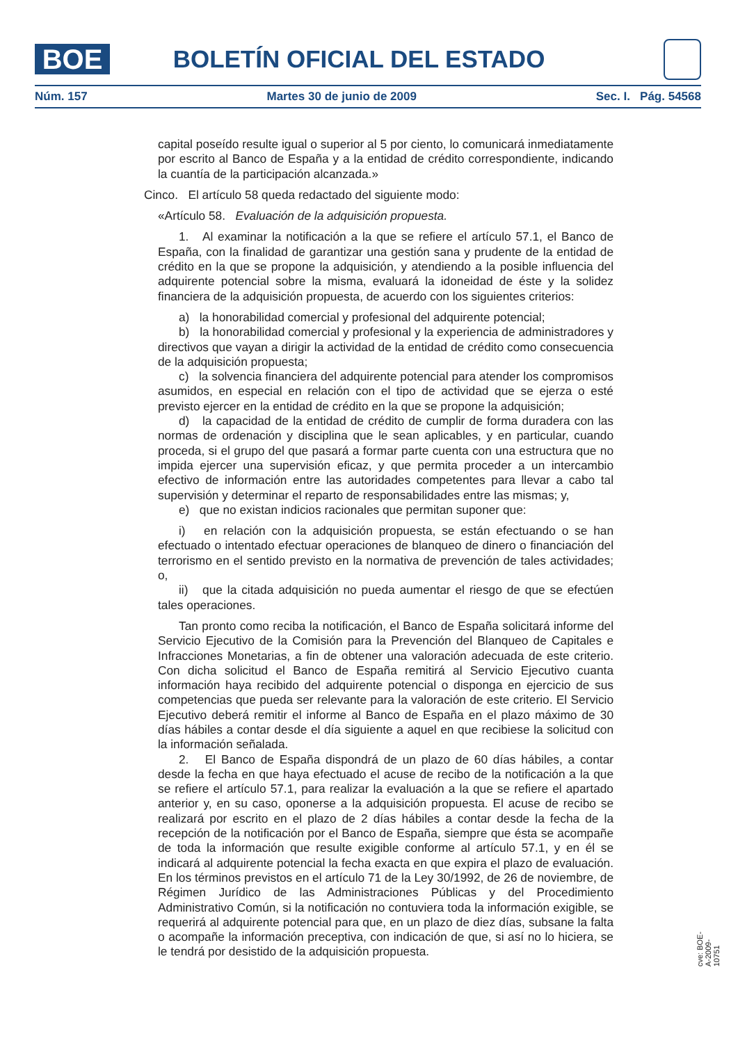BOE
BOLETÍN OFICIAL DEL ESTADO
Núm. 157 Martes 30 de junio de 2009 Sec. I. Pág. 54568
capital poseído resulte igual o superior al 5 por ciento, lo comunicará inmediatamente por escrito al Banco de España y a la entidad de crédito correspondiente, indicando la cuantía de la participación alcanzada.»
Cinco. El artículo 58 queda redactado del siguiente modo:
«Artículo 58. Evaluación de la adquisición propuesta.
1. Al examinar la notificación a la que se refiere el artículo 57.1, el Banco de España, con la finalidad de garantizar una gestión sana y prudente de la entidad de crédito en la que se propone la adquisición, y atendiendo a la posible influencia del adquirente potencial sobre la misma, evaluará la idoneidad de éste y la solidez financiera de la adquisición propuesta, de acuerdo con los siguientes criterios:
a) la honorabilidad comercial y profesional del adquirente potencial;
b) la honorabilidad comercial y profesional y la experiencia de administradores y directivos que vayan a dirigir la actividad de la entidad de crédito como consecuencia de la adquisición propuesta;
c) la solvencia financiera del adquirente potencial para atender los compromisos asumidos, en especial en relación con el tipo de actividad que se ejerza o esté previsto ejercer en la entidad de crédito en la que se propone la adquisición;
d) la capacidad de la entidad de crédito de cumplir de forma duradera con las normas de ordenación y disciplina que le sean aplicables, y en particular, cuando proceda, si el grupo del que pasará a formar parte cuenta con una estructura que no impida ejercer una supervisión eficaz, y que permita proceder a un intercambio efectivo de información entre las autoridades competentes para llevar a cabo tal supervisión y determinar el reparto de responsabilidades entre las mismas; y,
e) que no existan indicios racionales que permitan suponer que:
i) en relación con la adquisición propuesta, se están efectuando o se han efectuado o intentado efectuar operaciones de blanqueo de dinero o financiación del terrorismo en el sentido previsto en la normativa de prevención de tales actividades; o,
ii) que la citada adquisición no pueda aumentar el riesgo de que se efectúen tales operaciones.
Tan pronto como reciba la notificación, el Banco de España solicitará informe del Servicio Ejecutivo de la Comisión para la Prevención del Blanqueo de Capitales e Infracciones Monetarias, a fin de obtener una valoración adecuada de este criterio. Con dicha solicitud el Banco de España remitirá al Servicio Ejecutivo cuanta información haya recibido del adquirente potencial o disponga en ejercicio de sus competencias que pueda ser relevante para la valoración de este criterio. El Servicio Ejecutivo deberá remitir el informe al Banco de España en el plazo máximo de 30 días hábiles a contar desde el día siguiente a aquel en que recibiese la solicitud con la información señalada.
2. El Banco de España dispondrá de un plazo de 60 días hábiles, a contar desde la fecha en que haya efectuado el acuse de recibo de la notificación a la que se refiere el artículo 57.1, para realizar la evaluación a la que se refiere el apartado anterior y, en su caso, oponerse a la adquisición propuesta. El acuse de recibo se realizará por escrito en el plazo de 2 días hábiles a contar desde la fecha de la recepción de la notificación por el Banco de España, siempre que ésta se acompañe de toda la información que resulte exigible conforme al artículo 57.1, y en él se indicará al adquirente potencial la fecha exacta en que expira el plazo de evaluación. En los términos previstos en el artículo 71 de la Ley 30/1992, de 26 de noviembre, de Régimen Jurídico de las Administraciones Públicas y del Procedimiento Administrativo Común, si la notificación no contuviera toda la información exigible, se requerirá al adquirente potencial para que, en un plazo de diez días, subsane la falta o acompañe la información preceptiva, con indicación de que, si así no lo hiciera, se le tendrá por desistido de la adquisición propuesta.
cve: BOE-A-2009-10751